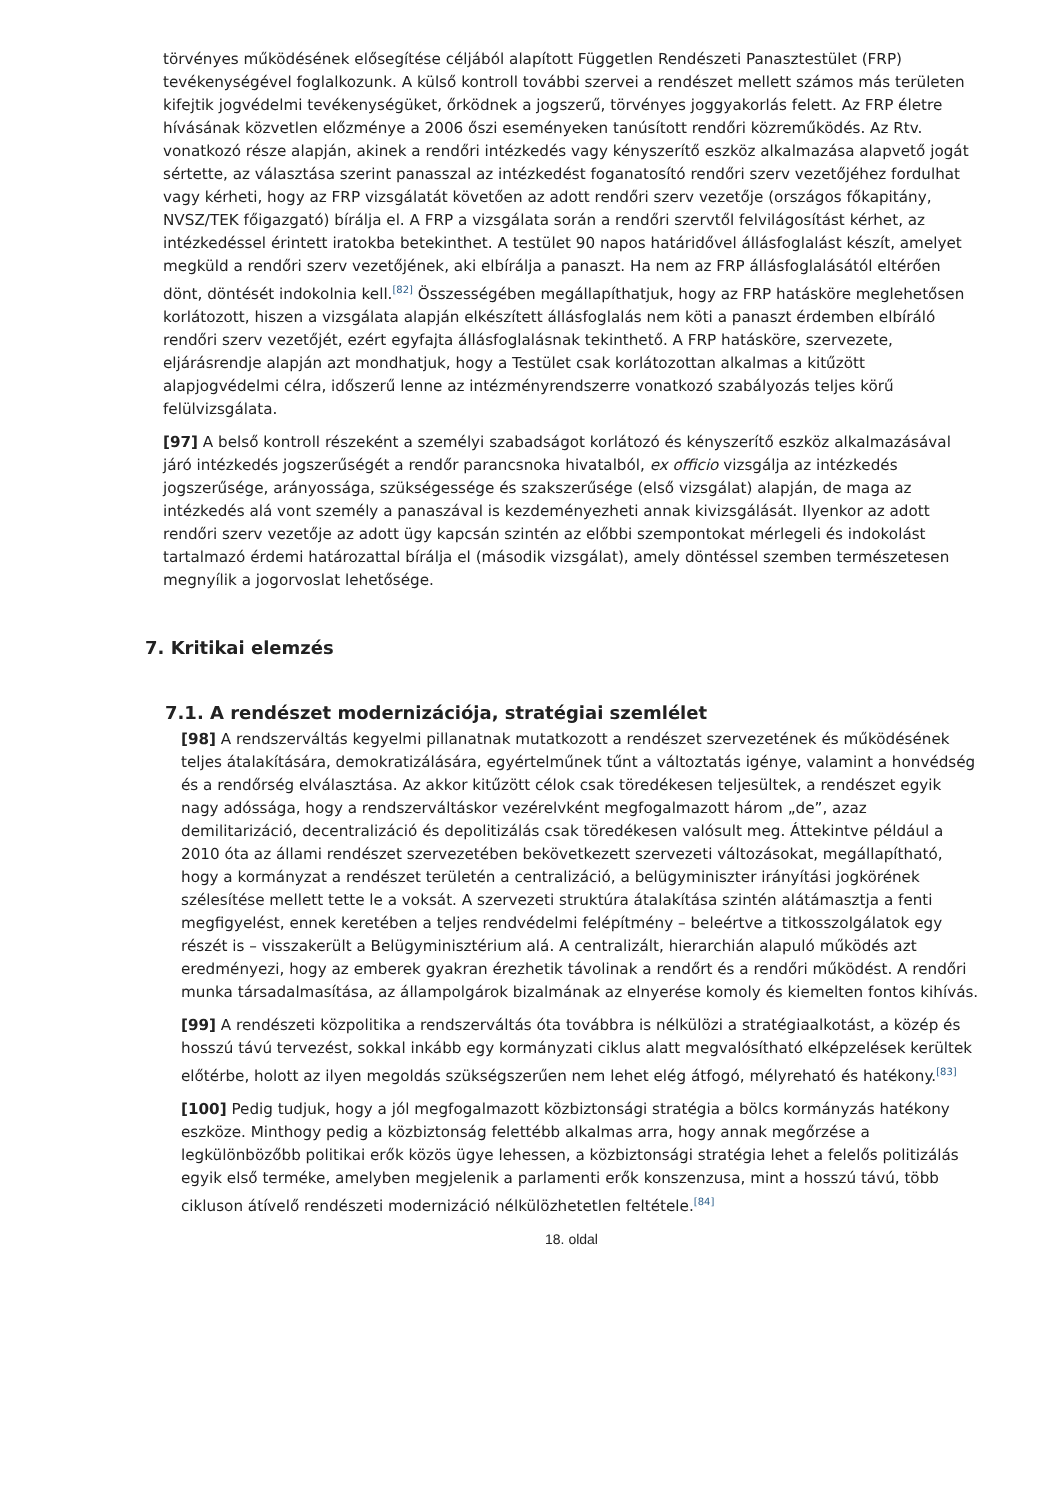törvényes működésének elősegítése céljából alapított Független Rendészeti Panasztestület (FRP) tevékenységével foglalkozunk. A külső kontroll további szervei a rendészet mellett számos más területen kifejtik jogvédelmi tevékenységüket, őrködnek a jogszerű, törvényes joggyakorlás felett. Az FRP életre hívásának közvetlen előzménye a 2006 őszi eseményeken tanúsított rendőri közreműködés. Az Rtv. vonatkozó része alapján, akinek a rendőri intézkedés vagy kényszerítő eszköz alkalmazása alapvető jogát sértette, az választása szerint panasszal az intézkedést foganatosító rendőri szerv vezetőjéhez fordulhat vagy kérheti, hogy az FRP vizsgálatát követően az adott rendőri szerv vezetője (országos főkapitány, NVSZ/TEK főigazgató) bírálja el. A FRP a vizsgálata során a rendőri szervtől felvilágosítást kérhet, az intézkedéssel érintett iratokba betekinthet. A testület 90 napos határidővel állásfoglalást készít, amelyet megküld a rendőri szerv vezetőjének, aki elbírálja a panaszt. Ha nem az FRP állásfoglalásától eltérően dönt, döntését indokolnia kell.<sup>[82]</sup> Összességében megállapíthatjuk, hogy az FRP hatásköre meglehetősen korlátozott, hiszen a vizsgálata alapján elkészített állásfoglalás nem köti a panaszt érdemben elbíráló rendőri szerv vezetőjét, ezért egyfajta állásfoglalásnak tekinthető. A FRP hatásköre, szervezete, eljárásrendje alapján azt mondhatjuk, hogy a Testület csak korlátozottan alkalmas a kitűzött alapjogvédelmi célra, időszerű lenne az intézményrendszerre vonatkozó szabályozás teljes körű felülvizsgálata.
[97] A belső kontroll részeként a személyi szabadságot korlátozó és kényszerítő eszköz alkalmazásával járó intézkedés jogszerűségét a rendőr parancsnoka hivatalból, ex officio vizsgálja az intézkedés jogszerűsége, arányossága, szükségessége és szakszerűsége (első vizsgálat) alapján, de maga az intézkedés alá vont személy a panaszával is kezdeményezheti annak kivizsgálását. Ilyenkor az adott rendőri szerv vezetője az adott ügy kapcsán szintén az előbbi szempontokat mérlegeli és indokolást tartalmazó érdemi határozattal bírálja el (második vizsgálat), amely döntéssel szemben természetesen megnyílik a jogorvoslat lehetősége.
7. Kritikai elemzés
7.1. A rendészet modernizációja, stratégiai szemlélet
[98] A rendszerváltás kegyelmi pillanatnak mutatkozott a rendészet szervezetének és működésének teljes átalakítására, demokratizálására, egyértelműnek tűnt a változtatás igénye, valamint a honvédség és a rendőrség elválasztása. Az akkor kitűzött célok csak töredékesen teljesültek, a rendészet egyik nagy adóssága, hogy a rendszerváltáskor vezérelvként megfogalmazott három „de”, azaz demilitarizáció, decentralizáció és depolitizálás csak töredékesen valósult meg. Áttekintve például a 2010 óta az állami rendészet szervezetében bekövetkezett szervezeti változásokat, megállapítható, hogy a kormányzat a rendészet területén a centralizáció, a belügyminiszter irányítási jogkörének szélesítése mellett tette le a voksát. A szervezeti struktúra átalakítása szintén alátámasztja a fenti megfigyelést, ennek keretében a teljes rendvédelmi felépítmény – beleértve a titkosszolgálatok egy részét is – visszakerült a Belügyminisztérium alá. A centralizált, hierarchián alapuló működés azt eredményezi, hogy az emberek gyakran érezhetik távolinak a rendőrt és a rendőri működést. A rendőri munka társadalmasítása, az állampolgárok bizalmának az elnyerése komoly és kiemelten fontos kihívás.
[99] A rendészeti közpolitika a rendszerváltás óta továbbra is nélkülözi a stratégiaalkotást, a közép és hosszú távú tervezést, sokkal inkább egy kormányzati ciklus alatt megvalósítható elképzelések kerültek előtérbe, holott az ilyen megoldás szükségszerűen nem lehet elég átfogó, mélyreható és hatékony.<sup>[83]</sup>
[100] Pedig tudjuk, hogy a jól megfogalmazott közbiztonsági stratégia a bölcs kormányzás hatékony eszköze. Minthogy pedig a közbiztonság felettébb alkalmas arra, hogy annak megőrzése a legkülönbözőbb politikai erők közös ügye lehessen, a közbiztonsági stratégia lehet a felelős politizálás egyik első terméke, amelyben megjelenik a parlamenti erők konszenzusa, mint a hosszú távú, több cikluson átívelő rendészeti modernizáció nélkülözhetetlen feltétele.<sup>[84]</sup>
18. oldal